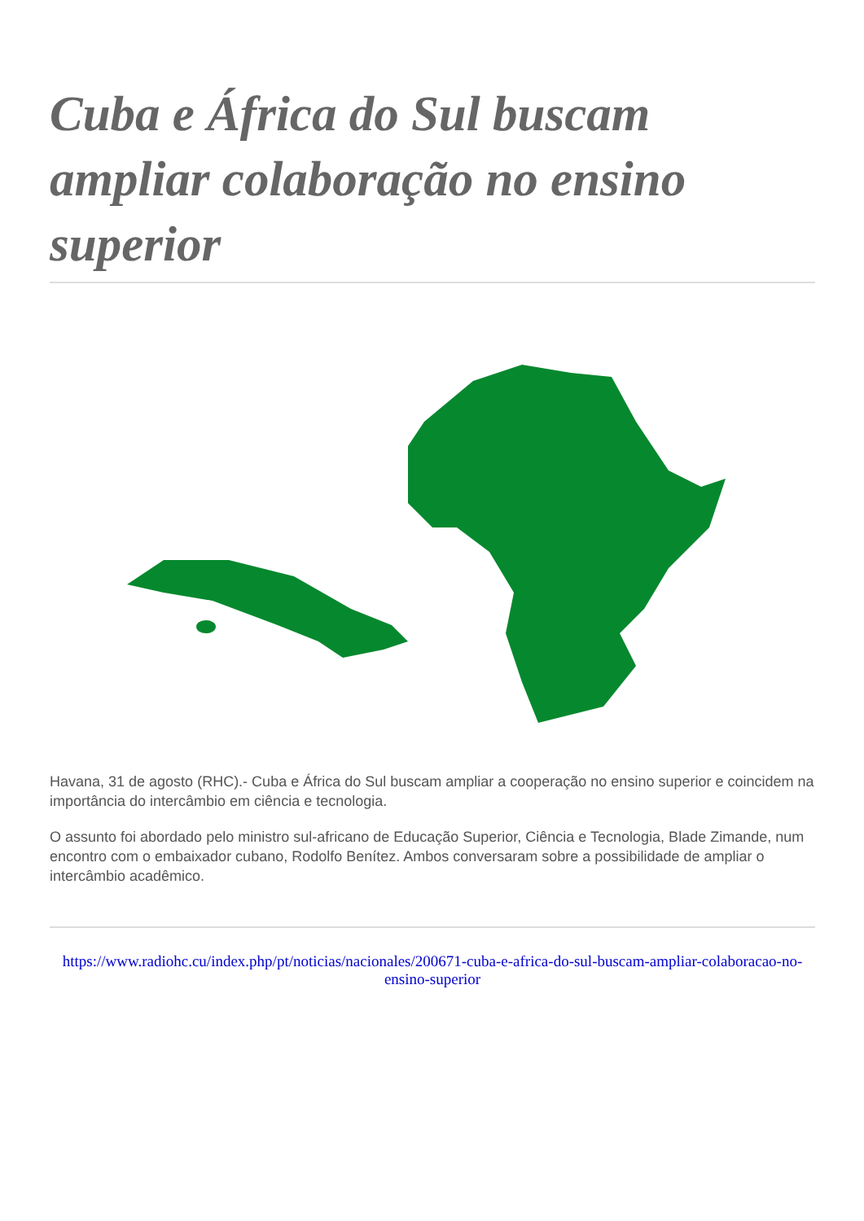Cuba e África do Sul buscam ampliar colaboração no ensino superior
Havana, 31 de agosto (RHC).- Cuba e África do Sul buscam ampliar a cooperação no ensino superior e coincidem na importância do intercâmbio em ciência e tecnologia.
O assunto foi abordado pelo ministro sul-africano de Educação Superior, Ciência e Tecnologia, Blade Zimande, num encontro com o embaixador cubano, Rodolfo Benítez. Ambos conversaram sobre a possibilidade de ampliar o intercâmbio acadêmico.
https://www.radiohc.cu/index.php/pt/noticias/nacionales/200671-cuba-e-africa-do-sul-buscam-ampliar-colaboracao-no-ensino-superior